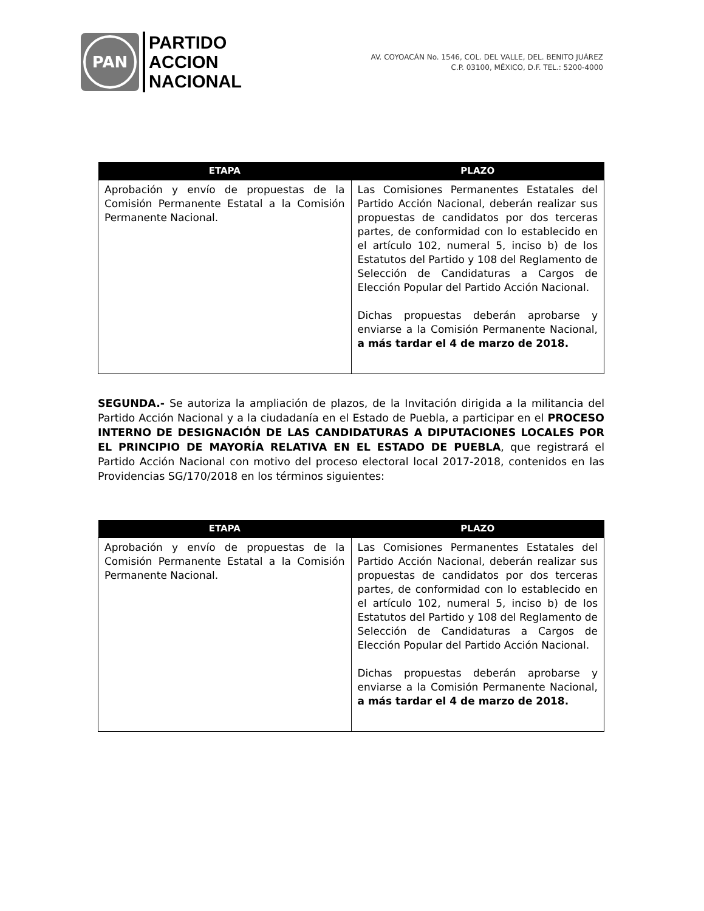PAN
PARTIDO
ACCION
NACIONAL
AV. COYOACÁN No. 1546, COL. DEL VALLE, DEL. BENITO JUÁREZ
C.P. 03100, MÉXICO, D.F. TEL.: 5200-4000
| ETAPA | PLAZO |
| --- | --- |
| Aprobación y envío de propuestas de la Comisión Permanente Estatal a la Comisión Permanente Nacional. | Las Comisiones Permanentes Estatales del Partido Acción Nacional, deberán realizar sus propuestas de candidatos por dos terceras partes, de conformidad con lo establecido en el artículo 102, numeral 5, inciso b) de los Estatutos del Partido y 108 del Reglamento de Selección de Candidaturas a Cargos de Elección Popular del Partido Acción Nacional. Dichas propuestas deberán aprobarse y enviarse a la Comisión Permanente Nacional, a más tardar el 4 de marzo de 2018. |
SEGUNDA.- Se autoriza la ampliación de plazos, de la Invitación dirigida a la militancia del Partido Acción Nacional y a la ciudadanía en el Estado de Puebla, a participar en el PROCESO INTERNO DE DESIGNACIÓN DE LAS CANDIDATURAS A DIPUTACIONES LOCALES POR EL PRINCIPIO DE MAYORÍA RELATIVA EN EL ESTADO DE PUEBLA, que registrará el Partido Acción Nacional con motivo del proceso electoral local 2017-2018, contenidos en las Providencias SG/170/2018 en los términos siguientes:
| ETAPA | PLAZO |
| --- | --- |
| Aprobación y envío de propuestas de la Comisión Permanente Estatal a la Comisión Permanente Nacional. | Las Comisiones Permanentes Estatales del Partido Acción Nacional, deberán realizar sus propuestas de candidatos por dos terceras partes, de conformidad con lo establecido en el artículo 102, numeral 5, inciso b) de los Estatutos del Partido y 108 del Reglamento de Selección de Candidaturas a Cargos de Elección Popular del Partido Acción Nacional. Dichas propuestas deberán aprobarse y enviarse a la Comisión Permanente Nacional, a más tardar el 4 de marzo de 2018. |